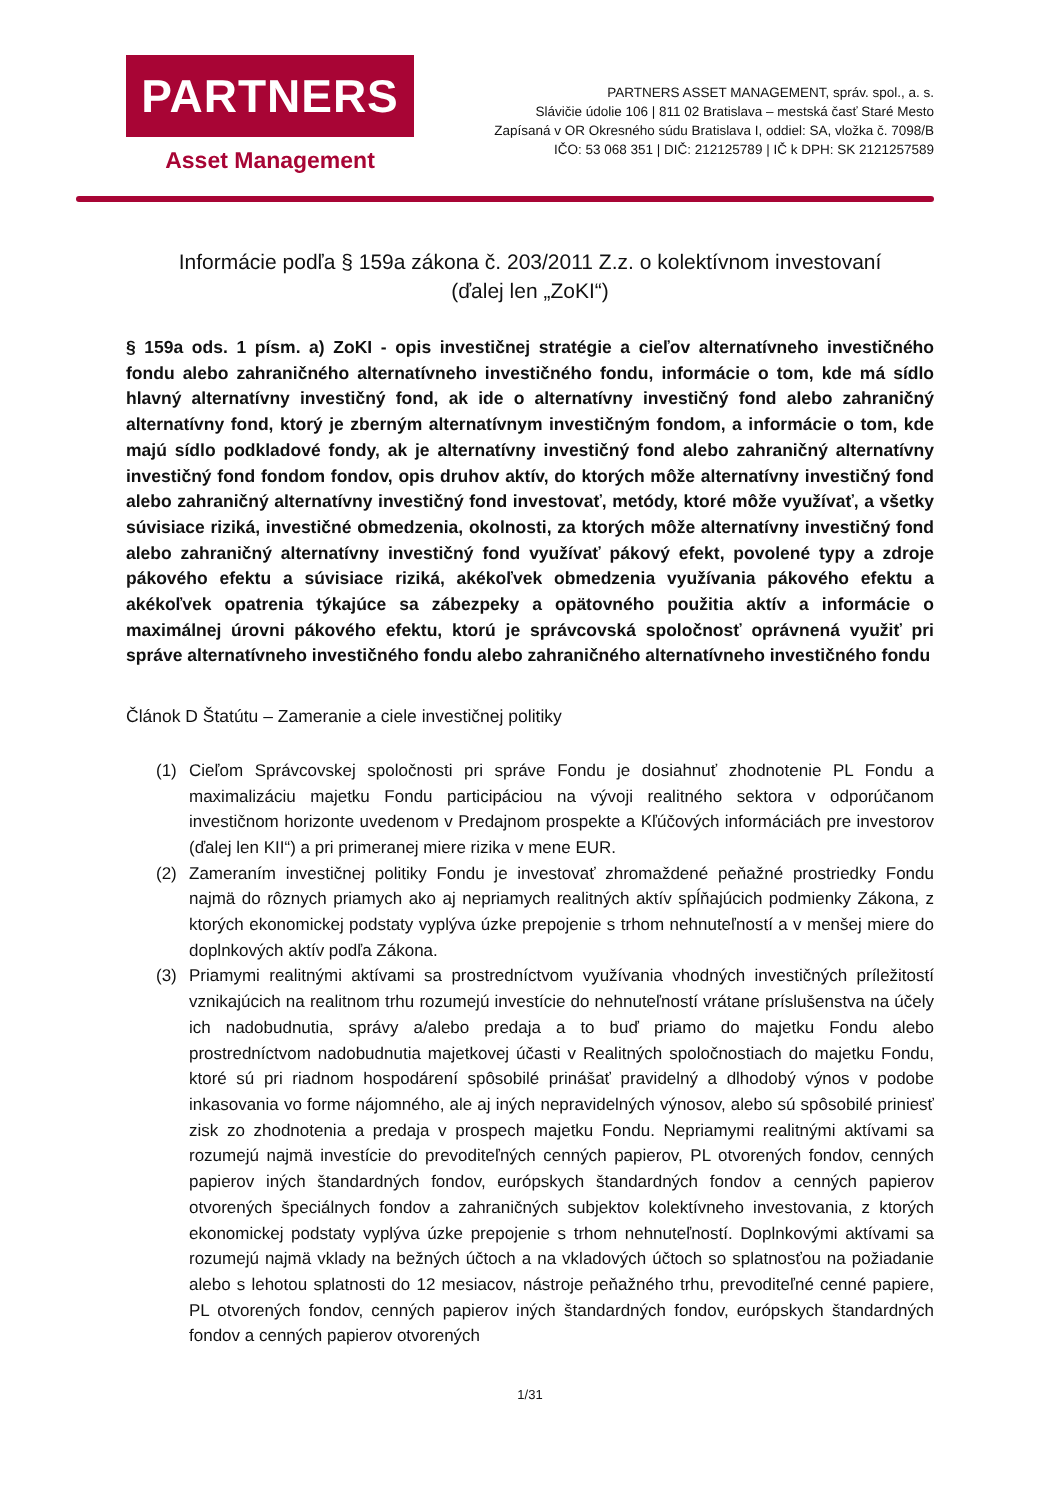PARTNERS
Asset Management
PARTNERS ASSET MANAGEMENT, správ. spol., a. s.
Slávičie údolie 106 | 811 02 Bratislava – mestská časť Staré Mesto
Zapísaná v OR Okresného súdu Bratislava I, oddiel: SA, vložka č. 7098/B
IČO: 53 068 351 | DIČ: 212125789 | IČ k DPH: SK 2121257589
Informácie podľa § 159a zákona č. 203/2011 Z.z. o kolektívnom investovaní
(ďalej len „ZoKI“)
§ 159a ods. 1 písm. a) ZoKI - opis investičnej stratégie a cieľov alternatívneho investičného fondu alebo zahraničného alternatívneho investičného fondu, informácie o tom, kde má sídlo hlavný alternatívny investičný fond, ak ide o alternatívny investičný fond alebo zahraničný alternatívny fond, ktorý je zberným alternatívnym investičným fondom, a informácie o tom, kde majú sídlo podkladové fondy, ak je alternatívny investičný fond alebo zahraničný alternatívny investičný fond fondom fondov, opis druhov aktív, do ktorých môže alternatívny investičný fond alebo zahraničný alternatívny investičný fond investovať, metódy, ktoré môže využívať, a všetky súvisiace riziká, investičné obmedzenia, okolnosti, za ktorých môže alternatívny investičný fond alebo zahraničný alternatívny investičný fond využívať pákový efekt, povolené typy a zdroje pákového efektu a súvisiace riziká, akékoľvek obmedzenia využívania pákového efektu a akékoľvek opatrenia týkajúce sa zábezpeky a opätovného použitia aktív a informácie o maximálnej úrovni pákového efektu, ktorú je správcovská spoločnosť oprávnená využiť pri správe alternatívneho investičného fondu alebo zahraničného alternatívneho investičného fondu
Článok D Štatútu – Zameranie a ciele investičnej politiky
(1) Cieľom Správcovskej spoločnosti pri správe Fondu je dosiahnuť zhodnotenie PL Fondu a maximalizáciu majetku Fondu participáciou na vývoji realitného sektora v odporúčanom investičnom horizonte uvedenom v Predajnom prospekte a Kľúčových informáciách pre investorov (ďalej len KII“) a pri primeranej miere rizika v mene EUR.
(2) Zameraním investičnej politiky Fondu je investovať zhromaždené peňažné prostriedky Fondu najmä do rôznych priamych ako aj nepriamych realitných aktív spĺňajúcich podmienky Zákona, z ktorých ekonomickej podstaty vyplýva úzke prepojenie s trhom nehnuteľností a v menšej miere do doplnkových aktív podľa Zákona.
(3) Priamymi realitnými aktívami sa prostredníctvom využívania vhodných investičných príležitostí vznikajúcich na realitnom trhu rozumejú investície do nehnuteľností vrátane príslušenstva na účely ich nadobudnutia, správy a/alebo predaja a to buď priamo do majetku Fondu alebo prostredníctvom nadobudnutia majetkovej účasti v Realitných spoločnostiach do majetku Fondu, ktoré sú pri riadnom hospodárení spôsobilé prinášať pravidelný a dlhodobý výnos v podobe inkasovania vo forme nájomného, ale aj iných nepravidelných výnosov, alebo sú spôsobilé priniesť zisk zo zhodnotenia a predaja v prospech majetku Fondu. Nepriamymi realitnými aktívami sa rozumejú najmä investície do prevoditeľných cenných papierov, PL otvorených fondov, cenných papierov iných štandardných fondov, európskych štandardných fondov a cenných papierov otvorených špeciálnych fondov a zahraničných subjektov kolektívneho investovania, z ktorých ekonomickej podstaty vyplýva úzke prepojenie s trhom nehnuteľností. Doplnkovými aktívami sa rozumejú najmä vklady na bežných účtoch a na vkladových účtoch so splatnosťou na požiadanie alebo s lehotou splatnosti do 12 mesiacov, nástroje peňažného trhu, prevoditeľné cenné papiere, PL otvorených fondov, cenných papierov iných štandardných fondov, európskych štandardných fondov a cenných papierov otvorených
1/31